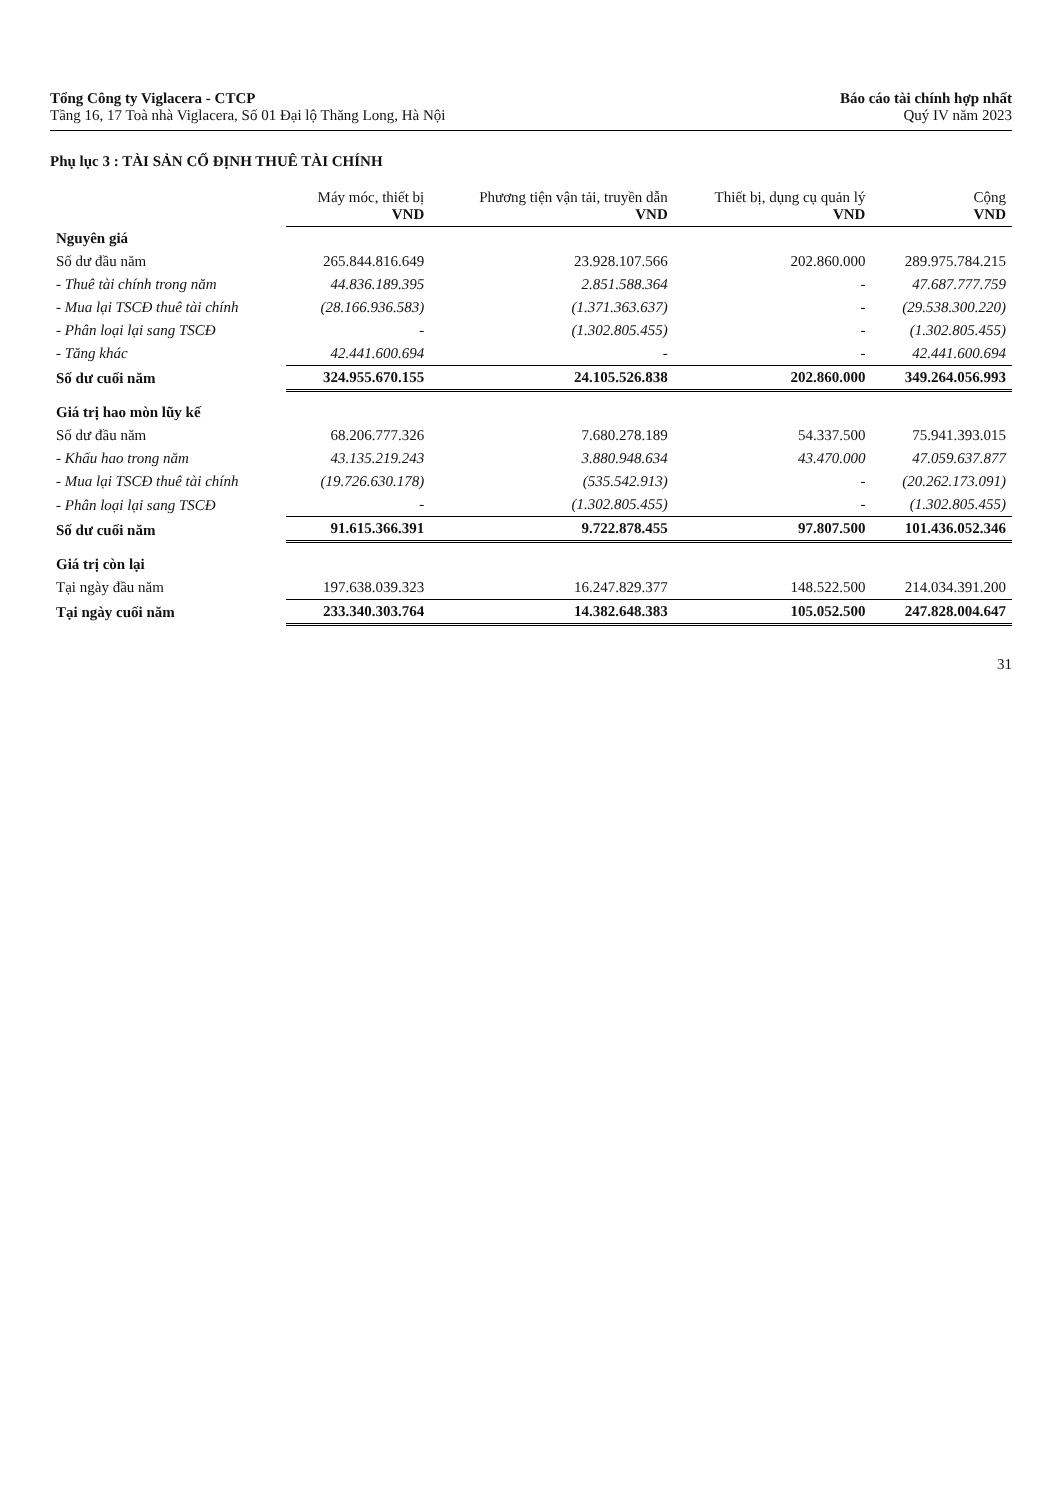Tổng Công ty Viglacera - CTCP
Tầng 16, 17 Toà nhà Viglacera, Số 01 Đại lộ Thăng Long, Hà Nội
Báo cáo tài chính hợp nhất
Quý IV năm 2023
Phụ lục 3 : TÀI SẢN CỐ ĐỊNH THUÊ TÀI CHÍNH
| | Máy móc, thiết bị VND | Phương tiện vận tải, truyền dẫn VND | Thiết bị, dụng cụ quản lý VND | Cộng VND |
| Nguyên giá | | | | |
| Số dư đầu năm | 265.844.816.649 | 23.928.107.566 | 202.860.000 | 289.975.784.215 |
| - Thuê tài chính trong năm | 44.836.189.395 | 2.851.588.364 | - | 47.687.777.759 |
| - Mua lại TSCĐ thuê tài chính | (28.166.936.583) | (1.371.363.637) | - | (29.538.300.220) |
| - Phân loại lại sang TSCĐ | - | (1.302.805.455) | - | (1.302.805.455) |
| - Tăng khác | 42.441.600.694 | - | - | 42.441.600.694 |
| Số dư cuối năm | 324.955.670.155 | 24.105.526.838 | 202.860.000 | 349.264.056.993 |
| Giá trị hao mòn lũy kế | | | | |
| Số dư đầu năm | 68.206.777.326 | 7.680.278.189 | 54.337.500 | 75.941.393.015 |
| - Khấu hao trong năm | 43.135.219.243 | 3.880.948.634 | 43.470.000 | 47.059.637.877 |
| - Mua lại TSCĐ thuê tài chính | (19.726.630.178) | (535.542.913) | - | (20.262.173.091) |
| - Phân loại lại sang TSCĐ | - | (1.302.805.455) | - | (1.302.805.455) |
| Số dư cuối năm | 91.615.366.391 | 9.722.878.455 | 97.807.500 | 101.436.052.346 |
| Giá trị còn lại | | | | |
| Tại ngày đầu năm | 197.638.039.323 | 16.247.829.377 | 148.522.500 | 214.034.391.200 |
| Tại ngày cuối năm | 233.340.303.764 | 14.382.648.383 | 105.052.500 | 247.828.004.647 |
31